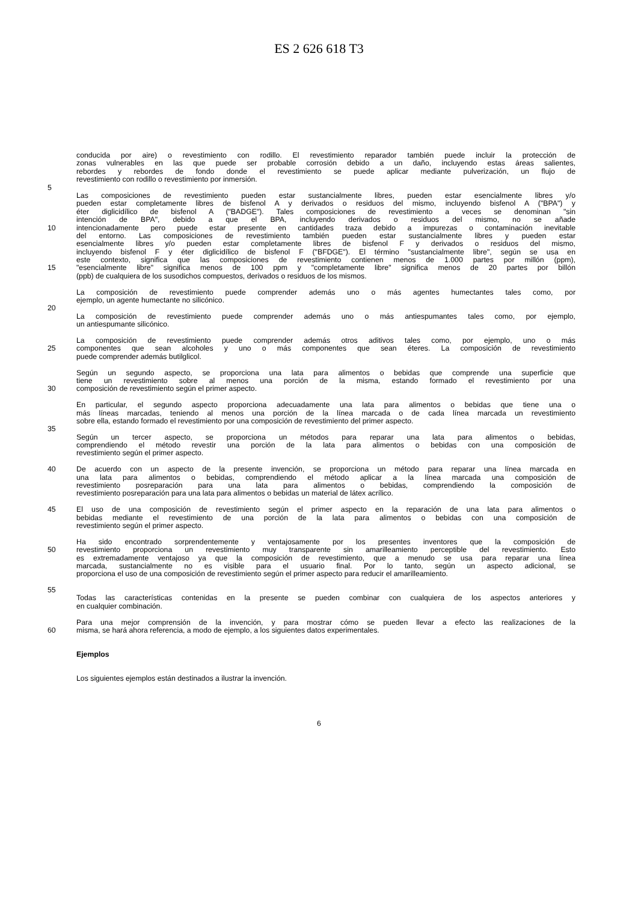ES 2 626 618 T3
conducida por aire) o revestimiento con rodillo. El revestimiento reparador también puede incluir la protección de
zonas vulnerables en las que puede ser probable corrosión debido a un daño, incluyendo estas áreas salientes,
rebordes y rebordes de fondo donde el revestimiento se puede aplicar mediante pulverización, un flujo de
revestimiento con rodillo o revestimiento por inmersión.
5
Las composiciones de revestimiento pueden estar sustancialmente libres, pueden estar esencialmente libres y/o
pueden estar completamente libres de bisfenol A y derivados o residuos del mismo, incluyendo bisfenol A ("BPA") y
éter diglicidílico de bisfenol A ("BADGE"). Tales composiciones de revestimiento a veces se denominan "sin
intención de BPA", debido a que el BPA, incluyendo derivados o residuos del mismo, no se añade
10 intencionadamente pero puede estar presente en cantidades traza debido a impurezas o contaminación inevitable
del entorno. Las composiciones de revestimiento también pueden estar sustancialmente libres y pueden estar
esencialmente libres y/o pueden estar completamente libres de bisfenol F y derivados o residuos del mismo,
incluyendo bisfenol F y éter diglicidílico de bisfenol F ("BFDGE"). El término "sustancialmente libre", según se usa en
este contexto, significa que las composiciones de revestimiento contienen menos de 1.000 partes por millón (ppm),
15 "esencialmente libre" significa menos de 100 ppm y "completamente libre" significa menos de 20 partes por billón
(ppb) de cualquiera de los susodichos compuestos, derivados o residuos de los mismos.
La composición de revestimiento puede comprender además uno o más agentes humectantes tales como, por
ejemplo, un agente humectante no silicónico.
20
La composición de revestimiento puede comprender además uno o más antiespumantes tales como, por ejemplo,
un antiespumante silicónico.
La composición de revestimiento puede comprender además otros aditivos tales como, por ejemplo, uno o más
25 componentes que sean alcoholes y uno o más componentes que sean éteres. La composición de revestimiento
puede comprender además butilglicol.
Según un segundo aspecto, se proporciona una lata para alimentos o bebidas que comprende una superficie que
tiene un revestimiento sobre al menos una porción de la misma, estando formado el revestimiento por una
30 composición de revestimiento según el primer aspecto.
En particular, el segundo aspecto proporciona adecuadamente una lata para alimentos o bebidas que tiene una o
más líneas marcadas, teniendo al menos una porción de la línea marcada o de cada línea marcada un revestimiento
sobre ella, estando formado el revestimiento por una composición de revestimiento del primer aspecto.
35
Según un tercer aspecto, se proporciona un métodos para reparar una lata para alimentos o bebidas,
comprendiendo el método revestir una porción de la lata para alimentos o bebidas con una composición de
revestimiento según el primer aspecto.
40 De acuerdo con un aspecto de la presente invención, se proporciona un método para reparar una línea marcada en
una lata para alimentos o bebidas, comprendiendo el método aplicar a la línea marcada una composición de
revestimiento posreparación para una lata para alimentos o bebidas, comprendiendo la composición de
revestimiento posreparación para una lata para alimentos o bebidas un material de látex acrílico.
45 El uso de una composición de revestimiento según el primer aspecto en la reparación de una lata para alimentos o
bebidas mediante el revestimiento de una porción de la lata para alimentos o bebidas con una composición de
revestimiento según el primer aspecto.
Ha sido encontrado sorprendentemente y ventajosamente por los presentes inventores que la composición de
50 revestimiento proporciona un revestimiento muy transparente sin amarilleamiento perceptible del revestimiento. Esto
es extremadamente ventajoso ya que la composición de revestimiento, que a menudo se usa para reparar una línea
marcada, sustancialmente no es visible para el usuario final. Por lo tanto, según un aspecto adicional, se
proporciona el uso de una composición de revestimiento según el primer aspecto para reducir el amarilleamiento.
55
Todas las características contenidas en la presente se pueden combinar con cualquiera de los aspectos anteriores y
en cualquier combinación.
Para una mejor comprensión de la invención, y para mostrar cómo se pueden llevar a efecto las realizaciones de la
60 misma, se hará ahora referencia, a modo de ejemplo, a los siguientes datos experimentales.
Ejemplos
Los siguientes ejemplos están destinados a ilustrar la invención.
6